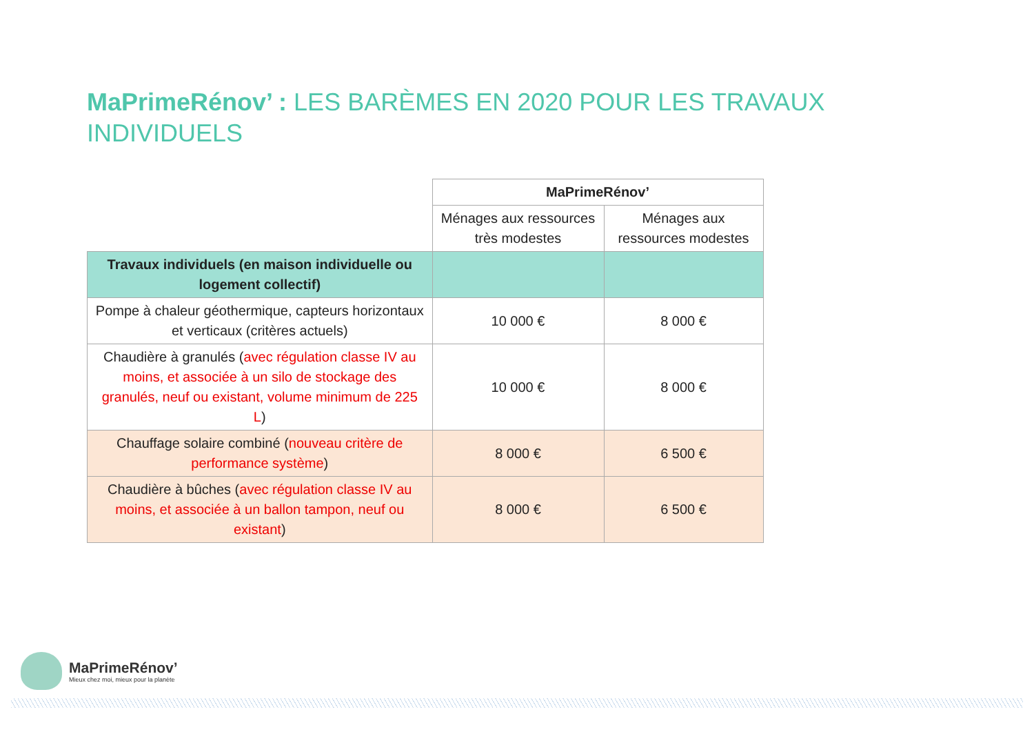MaPrimeRénov’ : LES BARÈMES EN 2020 POUR LES TRAVAUX INDIVIDUELS
| | MaPrimeRénov’ | |
| | Ménages aux ressources très modestes | Ménages aux ressources modestes |
| Travaux individuels (en maison individuelle ou logement collectif) | | |
| Pompe à chaleur géothermique, capteurs horizontaux et verticaux (critères actuels) | 10 000 € | 8 000 € |
| Chaudière à granulés ( avec régulation classe IV au moins, et associée à un silo de stockage des granulés, neuf ou existant, volume minimum de 225 L ) | 10 000 € | 8 000 € |
| Chauffage solaire combiné ( nouveau critère de performance système ) | 8 000 € | 6 500 € |
| Chaudière à bûches ( avec régulation classe IV au moins, et associée à un ballon tampon, neuf ou existant ) | 8 000 € | 6 500 € |
MaPrimeRénov’
Mieux chez moi, mieux pour la planète